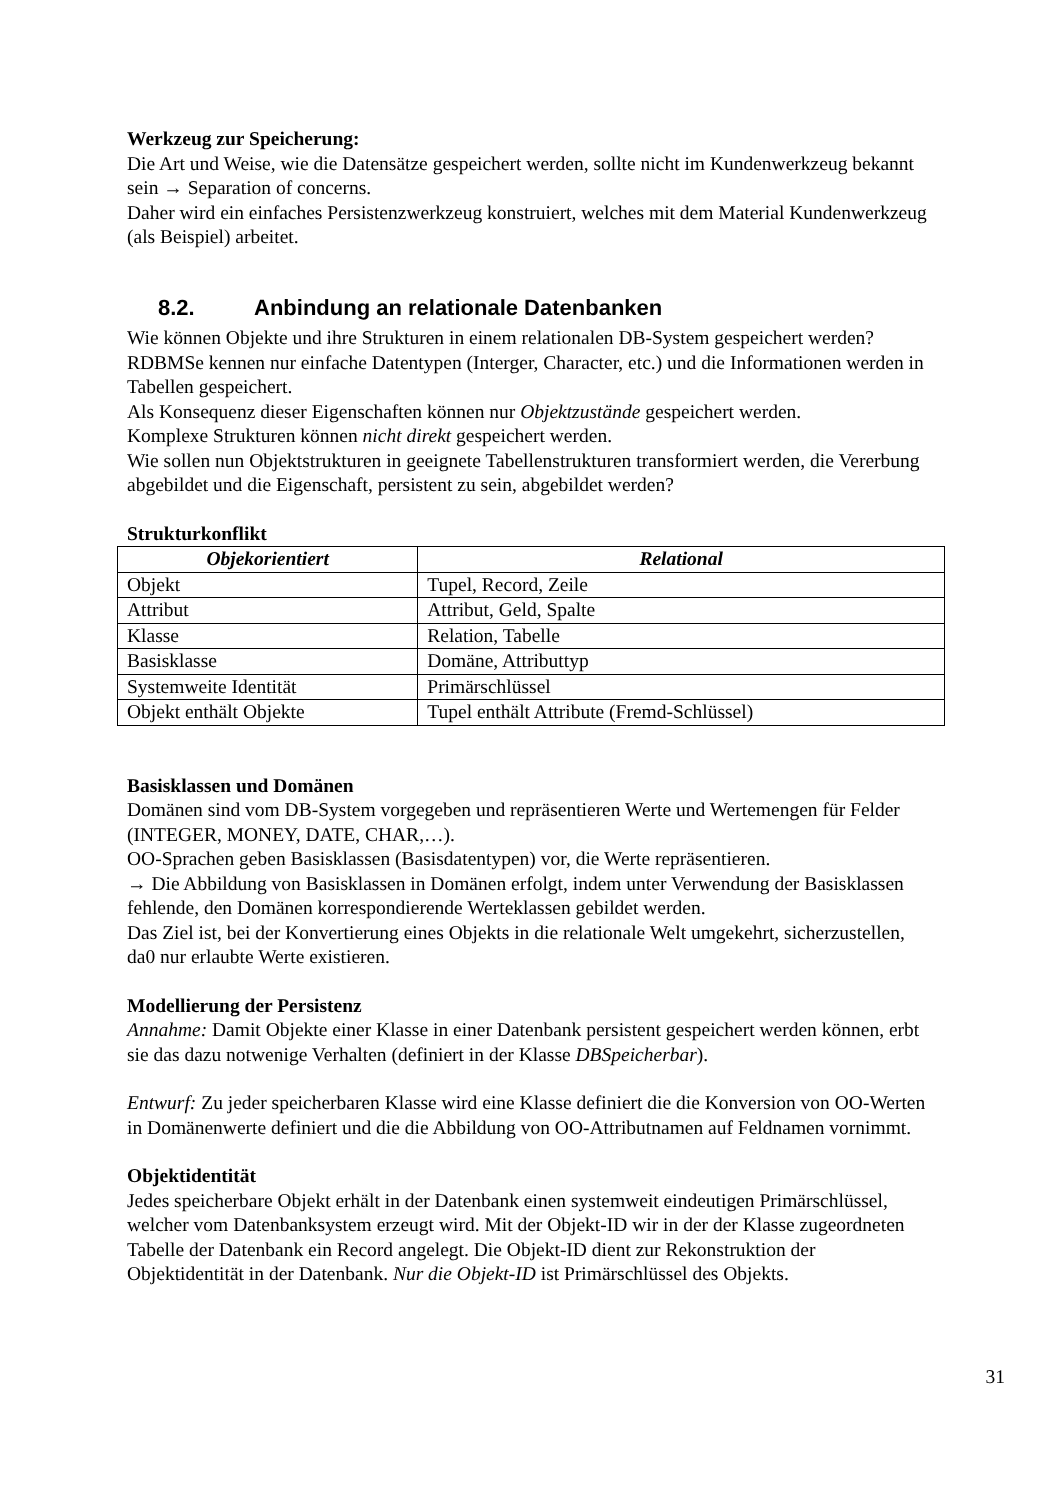Werkzeug zur Speicherung:
Die Art und Weise, wie die Datensätze gespeichert werden, sollte nicht im Kundenwerkzeug bekannt sein → Separation of concerns.
Daher wird ein einfaches Persistenzwerkzeug konstruiert, welches mit dem Material Kundenwerkzeug (als Beispiel) arbeitet.
8.2. Anbindung an relationale Datenbanken
Wie können Objekte und ihre Strukturen in einem relationalen DB-System gespeichert werden? RDBMSe kennen nur einfache Datentypen (Interger, Character, etc.) und die Informationen werden in Tabellen gespeichert.
Als Konsequenz dieser Eigenschaften können nur Objektzustände gespeichert werden.
Komplexe Strukturen können nicht direkt gespeichert werden.
Wie sollen nun Objektstrukturen in geeignete Tabellenstrukturen transformiert werden, die Vererbung abgebildet und die Eigenschaft, persistent zu sein, abgebildet werden?
Strukturkonflikt
| Objekorientiert | Relational |
| --- | --- |
| Objekt | Tupel, Record, Zeile |
| Attribut | Attribut, Geld, Spalte |
| Klasse | Relation, Tabelle |
| Basisklasse | Domäne, Attributtyp |
| Systemweite Identität | Primärschlüssel |
| Objekt enthält Objekte | Tupel enthält Attribute (Fremd-Schlüssel) |
Basisklassen und Domänen
Domänen sind vom DB-System vorgegeben und repräsentieren Werte und Wertemengen für Felder (INTEGER, MONEY, DATE, CHAR,…).
OO-Sprachen geben Basisklassen (Basisdatentypen) vor, die Werte repräsentieren.
→ Die Abbildung von Basisklassen in Domänen erfolgt, indem unter Verwendung der Basisklassen fehlende, den Domänen korrespondierende Werteklassen gebildet werden.
Das Ziel ist, bei der Konvertierung eines Objekts in die relationale Welt umgekehrt, sicherzustellen, da0 nur erlaubte Werte existieren.
Modellierung der Persistenz
Annahme: Damit Objekte einer Klasse in einer Datenbank persistent gespeichert werden können, erbt sie das dazu notwenige Verhalten (definiert in der Klasse DBSpeicherbar).
Entwurf: Zu jeder speicherbaren Klasse wird eine Klasse definiert die die Konversion von OO-Werten in Domänenwerte definiert und die die Abbildung von OO-Attributnamen auf Feldnamen vornimmt.
Objektidentität
Jedes speicherbare Objekt erhält in der Datenbank einen systemweit eindeutigen Primärschlüssel, welcher vom Datenbanksystem erzeugt wird. Mit der Objekt-ID wir in der der Klasse zugeordneten Tabelle der Datenbank ein Record angelegt. Die Objekt-ID dient zur Rekonstruktion der Objektidentität in der Datenbank. Nur die Objekt-ID ist Primärschlüssel des Objekts.
31